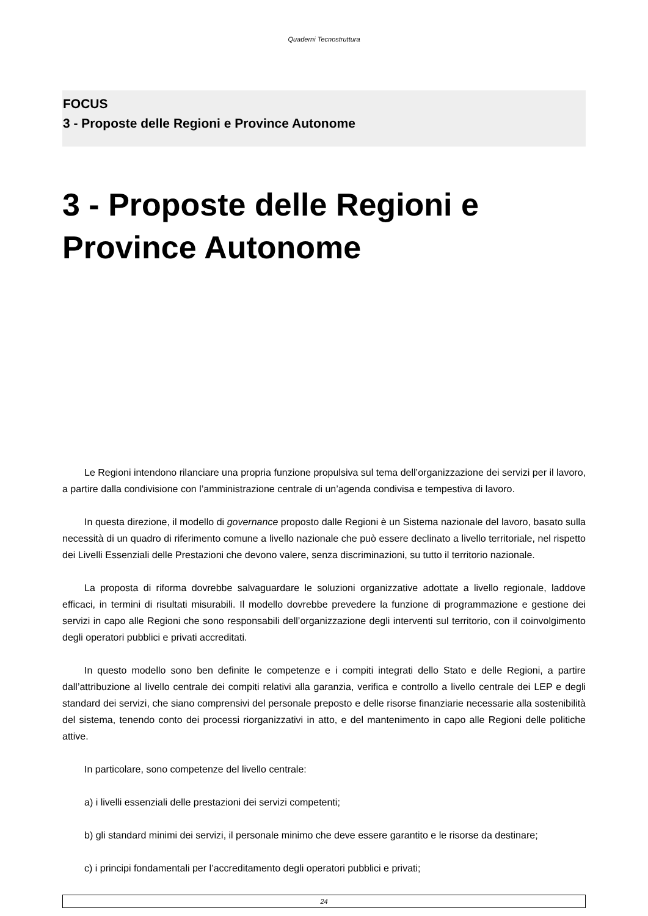Quaderni Tecnostruttura
FOCUS
3 - Proposte delle Regioni e Province Autonome
3 - Proposte delle Regioni e
Province Autonome
Le Regioni intendono rilanciare una propria funzione propulsiva sul tema dell’organizzazione dei servizi per il lavoro, a partire dalla condivisione con l’amministrazione centrale di un’agenda condivisa e tempestiva di lavoro.
In questa direzione, il modello di governance proposto dalle Regioni è un Sistema nazionale del lavoro, basato sulla necessità di un quadro di riferimento comune a livello nazionale che può essere declinato a livello territoriale, nel rispetto dei Livelli Essenziali delle Prestazioni che devono valere, senza discriminazioni, su tutto il territorio nazionale.
La proposta di riforma dovrebbe salvaguardare le soluzioni organizzative adottate a livello regionale, laddove efficaci, in termini di risultati misurabili. Il modello dovrebbe prevedere la funzione di programmazione e gestione dei servizi in capo alle Regioni che sono responsabili dell’organizzazione degli interventi sul territorio, con il coinvolgimento degli operatori pubblici e privati accreditati.
In questo modello sono ben definite le competenze e i compiti integrati dello Stato e delle Regioni, a partire dall’attribuzione al livello centrale dei compiti relativi alla garanzia, verifica e controllo a livello centrale dei LEP e degli standard dei servizi, che siano comprensivi del personale preposto e delle risorse finanziarie necessarie alla sostenibilità del sistema, tenendo conto dei processi riorganizzativi in atto, e del mantenimento in capo alle Regioni delle politiche attive.
In particolare, sono competenze del livello centrale:
a) i livelli essenziali delle prestazioni dei servizi competenti;
b) gli standard minimi dei servizi, il personale minimo che deve essere garantito e le risorse da destinare;
c) i principi fondamentali per l’accreditamento degli operatori pubblici e privati;
24